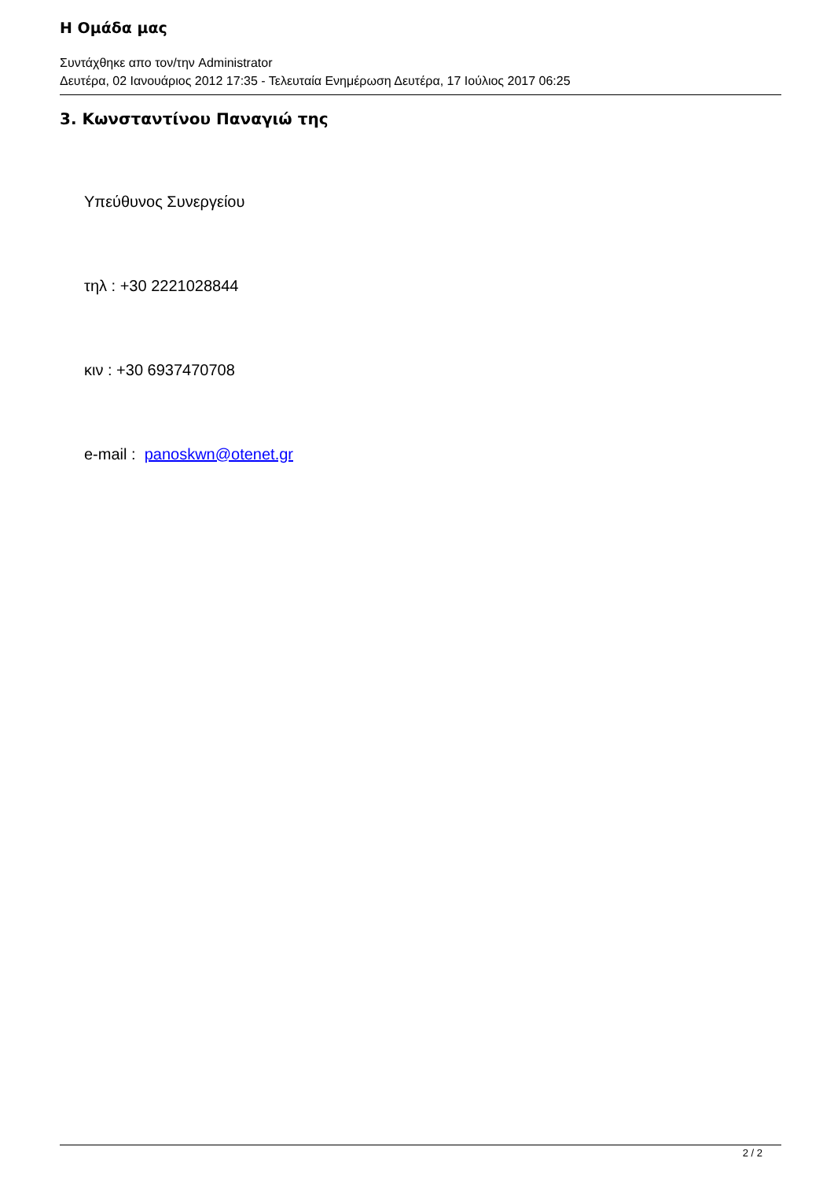Η Ομάδα μας
Συντάχθηκε απο τον/την Administrator
Δευτέρα, 02 Ιανουάριος 2012 17:35 - Τελευταία Ενημέρωση Δευτέρα, 17 Ιούλιος 2017 06:25
3. Κωνσταντίνου Παναγιώ της
Υπεύθυνος Συνεργείου
τηλ : +30 2221028844
κιν : +30 6937470708
e-mail : panoskwn@otenet.gr
2 / 2